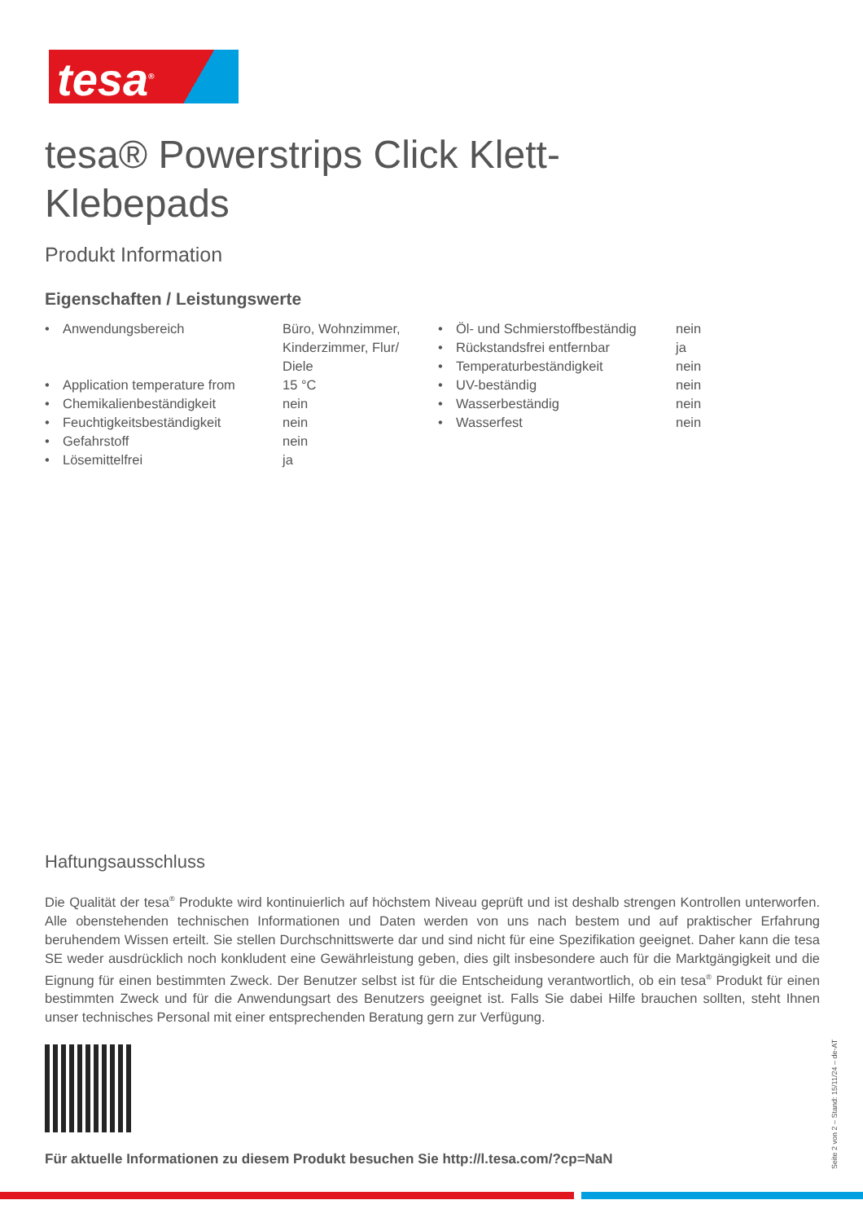tesa<sup>®</sup>
tesa® Powerstrips Click Klett-Klebepads
Produkt Information
Eigenschaften / Leistungswerte
| • | Anwendungsbereich | Büro, Wohnzimmer, Kinderzimmer, Flur/ Diele |
| • | Application temperature from | 15 °C |
| • | Chemikalienbeständigkeit | nein |
| • | Feuchtigkeitsbeständigkeit | nein |
| • | Gefahrstoff | nein |
| • | Lösemittelfrei | ja |
| • | Öl- und Schmierstoffbeständig | nein |
| • | Rückstandsfrei entfernbar | ja |
| • | Temperaturbeständigkeit | nein |
| • | UV-beständig | nein |
| • | Wasserbeständig | nein |
| • | Wasserfest | nein |
Haftungsausschluss
Die Qualität der tesa<sup>®</sup> Produkte wird kontinuierlich auf höchstem Niveau geprüft und ist deshalb strengen Kontrollen unterworfen. Alle obenstehenden technischen Informationen und Daten werden von uns nach bestem und auf praktischer Erfahrung beruhendem Wissen erteilt. Sie stellen Durchschnittswerte dar und sind nicht für eine Spezifikation geeignet. Daher kann die tesa SE weder ausdrücklich noch konkludent eine Gewährleistung geben, dies gilt insbesondere auch für die Marktgängigkeit und die Eignung für einen bestimmten Zweck. Der Benutzer selbst ist für die Entscheidung verantwortlich, ob ein tesa<sup>®</sup> Produkt für einen bestimmten Zweck und für die Anwendungsart des Benutzers geeignet ist. Falls Sie dabei Hilfe brauchen sollten, steht Ihnen unser technisches Personal mit einer entsprechenden Beratung gern zur Verfügung.
Für aktuelle Informationen zu diesem Produkt besuchen Sie http://l.tesa.com/?cp=NaN
Seite 2 von 2 – Stand: 15/11/24 – de-AT